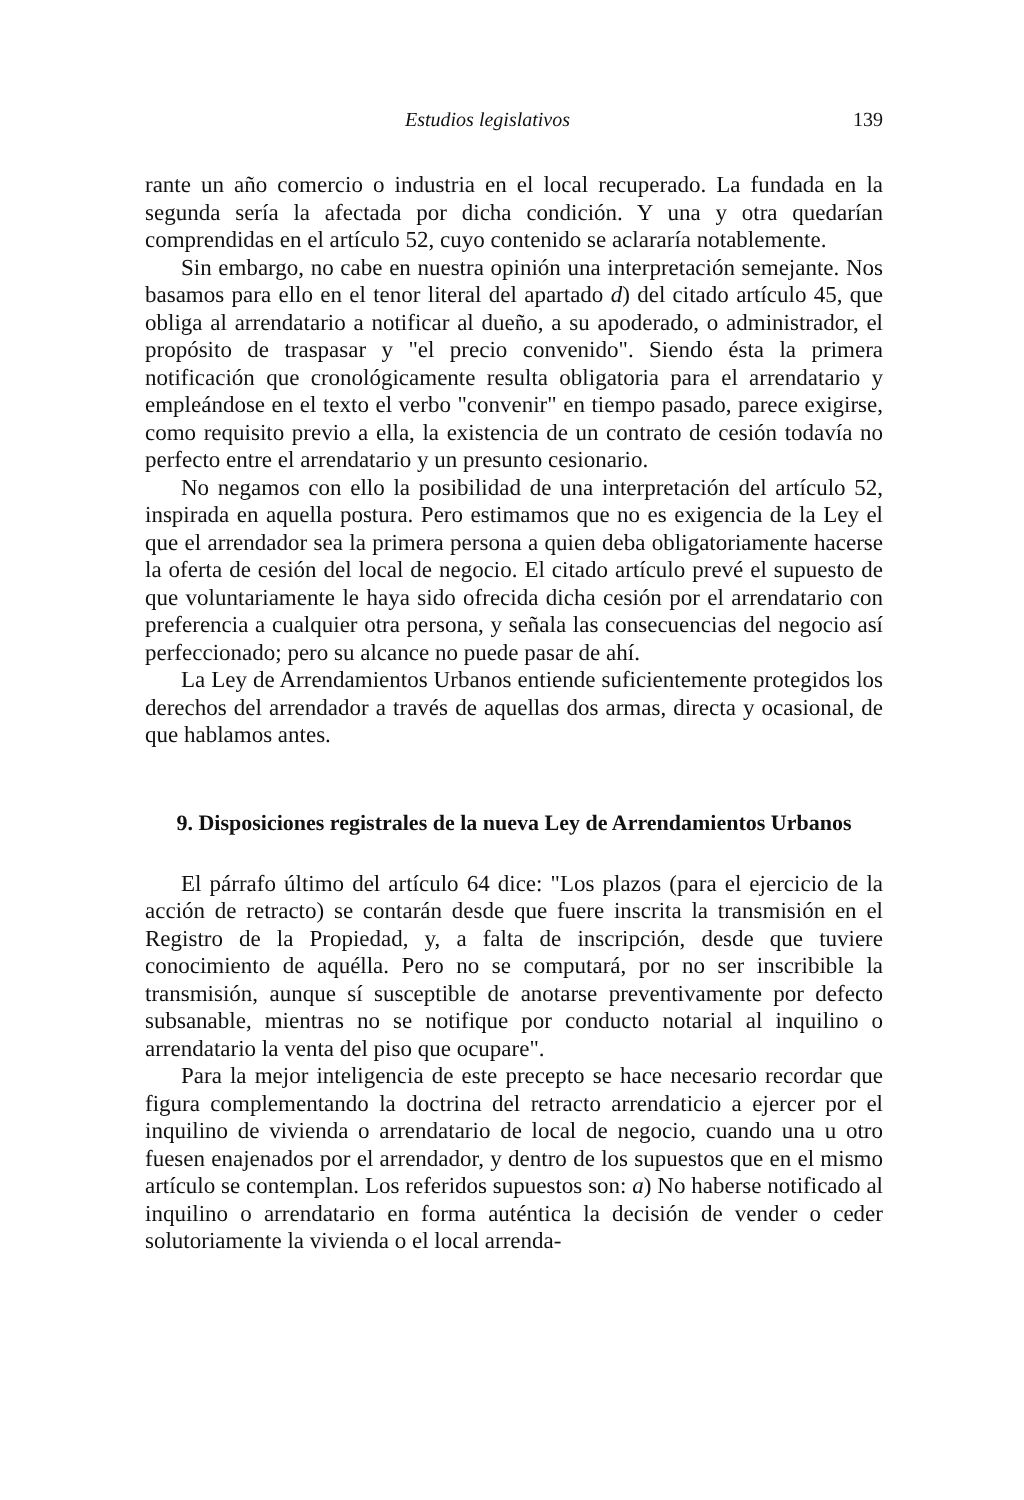Estudios legislativos 139
rante un año comercio o industria en el local recuperado. La fundada en la segunda sería la afectada por dicha condición. Y una y otra quedarían comprendidas en el artículo 52, cuyo contenido se aclararía notablemente.
Sin embargo, no cabe en nuestra opinión una interpretación semejante. Nos basamos para ello en el tenor literal del apartado d) del citado artículo 45, que obliga al arrendatario a notificar al dueño, a su apoderado, o administrador, el propósito de traspasar y "el precio convenido". Siendo ésta la primera notificación que cronológicamente resulta obligatoria para el arrendatario y empleándose en el texto el verbo "convenir" en tiempo pasado, parece exigirse, como requisito previo a ella, la existencia de un contrato de cesión todavía no perfecto entre el arrendatario y un presunto cesionario.
No negamos con ello la posibilidad de una interpretación del artículo 52, inspirada en aquella postura. Pero estimamos que no es exigencia de la Ley el que el arrendador sea la primera persona a quien deba obligatoriamente hacerse la oferta de cesión del local de negocio. El citado artículo prevé el supuesto de que voluntariamente le haya sido ofrecida dicha cesión por el arrendatario con preferencia a cualquier otra persona, y señala las consecuencias del negocio así perfeccionado; pero su alcance no puede pasar de ahí.
La Ley de Arrendamientos Urbanos entiende suficientemente protegidos los derechos del arrendador a través de aquellas dos armas, directa y ocasional, de que hablamos antes.
9. Disposiciones registrales de la nueva Ley de Arrendamientos Urbanos
El párrafo último del artículo 64 dice: "Los plazos (para el ejercicio de la acción de retracto) se contarán desde que fuere inscrita la transmisión en el Registro de la Propiedad, y, a falta de inscripción, desde que tuviere conocimiento de aquélla. Pero no se computará, por no ser inscribible la transmisión, aunque sí susceptible de anotarse preventivamente por defecto subsanable, mientras no se notifique por conducto notarial al inquilino o arrendatario la venta del piso que ocupare".
Para la mejor inteligencia de este precepto se hace necesario recordar que figura complementando la doctrina del retracto arrendaticio a ejercer por el inquilino de vivienda o arrendatario de local de negocio, cuando una u otro fuesen enajenados por el arrendador, y dentro de los supuestos que en el mismo artículo se contemplan. Los referidos supuestos son: a) No haberse notificado al inquilino o arrendatario en forma auténtica la decisión de vender o ceder solutoriamente la vivienda o el local arrenda-